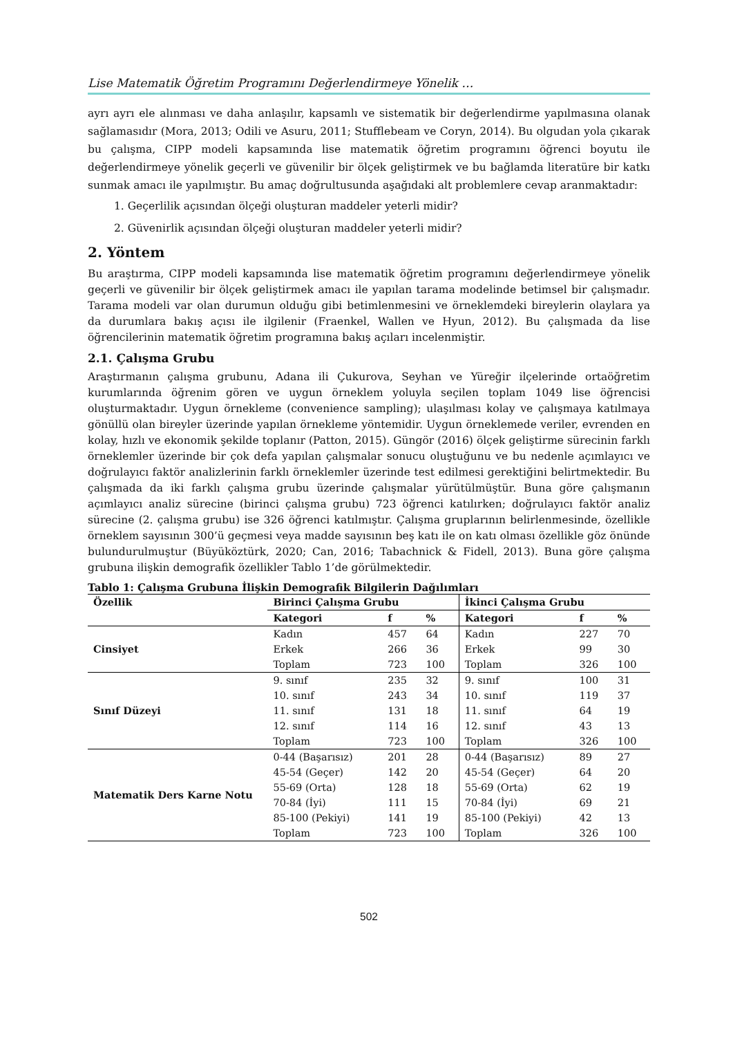Lise Matematik Öğretim Programını Değerlendirmeye Yönelik …
ayrı ayrı ele alınması ve daha anlaşılır, kapsamlı ve sistematik bir değerlendirme yapılmasına olanak sağlamasıdır (Mora, 2013; Odili ve Asuru, 2011; Stufflebeam ve Coryn, 2014). Bu olgudan yola çıkarak bu çalışma, CIPP modeli kapsamında lise matematik öğretim programını öğrenci boyutu ile değerlendirmeye yönelik geçerli ve güvenilir bir ölçek geliştirmek ve bu bağlamda literatüre bir katkı sunmak amacı ile yapılmıştır. Bu amaç doğrultusunda aşağıdaki alt problemlere cevap aranmaktadır:
1. Geçerlilik açısından ölçeği oluşturan maddeler yeterli midir?
2. Güvenirlik açısından ölçeği oluşturan maddeler yeterli midir?
2. Yöntem
Bu araştırma, CIPP modeli kapsamında lise matematik öğretim programını değerlendirmeye yönelik geçerli ve güvenilir bir ölçek geliştirmek amacı ile yapılan tarama modelinde betimsel bir çalışmadır. Tarama modeli var olan durumun olduğu gibi betimlenmesini ve örneklemdeki bireylerin olaylara ya da durumlara bakış açısı ile ilgilenir (Fraenkel, Wallen ve Hyun, 2012). Bu çalışmada da lise öğrencilerinin matematik öğretim programına bakış açıları incelenmiştir.
2.1. Çalışma Grubu
Araştırmanın çalışma grubunu, Adana ili Çukurova, Seyhan ve Yüreğir ilçelerinde ortaöğretim kurumlarında öğrenim gören ve uygun örneklem yoluyla seçilen toplam 1049 lise öğrencisi oluşturmaktadır. Uygun örnekleme (convenience sampling); ulaşılması kolay ve çalışmaya katılmaya gönüllü olan bireyler üzerinde yapılan örnekleme yöntemidir. Uygun örneklemede veriler, evrenden en kolay, hızlı ve ekonomik şekilde toplanır (Patton, 2015). Güngör (2016) ölçek geliştirme sürecinin farklı örneklemler üzerinde bir çok defa yapılan çalışmalar sonucu oluştuğunu ve bu nedenle açımlayıcı ve doğrulayıcı faktör analizlerinin farklı örneklemler üzerinde test edilmesi gerektiğini belirtmektedir. Bu çalışmada da iki farklı çalışma grubu üzerinde çalışmalar yürütülmüştür. Buna göre çalışmanın açımlayıcı analiz sürecine (birinci çalışma grubu) 723 öğrenci katılırken; doğrulayıcı faktör analiz sürecine (2. çalışma grubu) ise 326 öğrenci katılmıştır. Çalışma gruplarının belirlenmesinde, özellikle örneklem sayısının 300’ü geçmesi veya madde sayısının beş katı ile on katı olması özellikle göz önünde bulundurulmuştur (Büyüköztürk, 2020; Can, 2016; Tabachnick & Fidell, 2013). Buna göre çalışma grubuna ilişkin demografik özellikler Tablo 1’de görülmektedir.
Tablo 1: Çalışma Grubuna İlişkin Demografik Bilgilerin Dağılımları
| Özellik | Birinci Çalışma Grubu | | | İkinci Çalışma Grubu | | |
| --- | --- | --- | --- | --- | --- | --- |
| | Kategori | f | % | Kategori | f | % |
| Cinsiyet | Kadın | 457 | 64 | Kadın | 227 | 70 |
| | Erkek | 266 | 36 | Erkek | 99 | 30 |
| | Toplam | 723 | 100 | Toplam | 326 | 100 |
| Sınıf Düzeyi | 9. sınıf | 235 | 32 | 9. sınıf | 100 | 31 |
| | 10. sınıf | 243 | 34 | 10. sınıf | 119 | 37 |
| | 11. sınıf | 131 | 18 | 11. sınıf | 64 | 19 |
| | 12. sınıf | 114 | 16 | 12. sınıf | 43 | 13 |
| | Toplam | 723 | 100 | Toplam | 326 | 100 |
| Matematik Ders Karne Notu | 0-44 (Başarısız) | 201 | 28 | 0-44 (Başarısız) | 89 | 27 |
| | 45-54 (Geçer) | 142 | 20 | 45-54 (Geçer) | 64 | 20 |
| | 55-69 (Orta) | 128 | 18 | 55-69 (Orta) | 62 | 19 |
| | 70-84 (İyi) | 111 | 15 | 70-84 (İyi) | 69 | 21 |
| | 85-100 (Pekiyi) | 141 | 19 | 85-100 (Pekiyi) | 42 | 13 |
| | Toplam | 723 | 100 | Toplam | 326 | 100 |
502